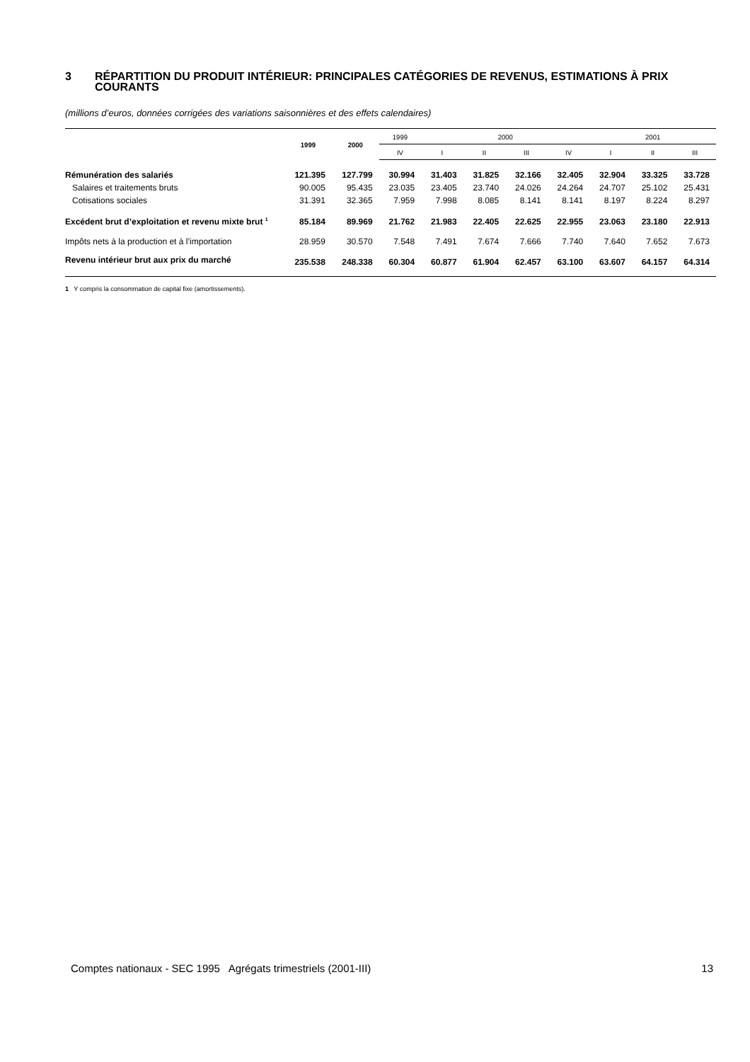3 RÉPARTITION DU PRODUIT INTÉRIEUR: PRINCIPALES CATÉGORIES DE REVENUS, ESTIMATIONS À PRIX COURANTS
(millions d’euros, données corrigées des variations saisonnières et des effets calendaires)
| | 1999 | 2000 | 1999 | 2000 | | | | 2001 | | |
| --- | --- | --- | --- | --- | --- | --- | --- | --- | --- | --- |
| | | | IV | I | II | III | IV | I | II | III |
| Rémunération des salariés | 121.395 | 127.799 | 30.994 | 31.403 | 31.825 | 32.166 | 32.405 | 32.904 | 33.325 | 33.728 |
| Salaires et traitements bruts | 90.005 | 95.435 | 23.035 | 23.405 | 23.740 | 24.026 | 24.264 | 24.707 | 25.102 | 25.431 |
| Cotisations sociales | 31.391 | 32.365 | 7.959 | 7.998 | 8.085 | 8.141 | 8.141 | 8.197 | 8.224 | 8.297 |
| Excédent brut d’exploitation et revenu mixte brut <sup>1</sup> | 85.184 | 89.969 | 21.762 | 21.983 | 22.405 | 22.625 | 22.955 | 23.063 | 23.180 | 22.913 |
| Impôts nets à la production et à l’importation | 28.959 | 30.570 | 7.548 | 7.491 | 7.674 | 7.666 | 7.740 | 7.640 | 7.652 | 7.673 |
| Revenu intérieur brut aux prix du marché | 235.538 | 248.338 | 60.304 | 60.877 | 61.904 | 62.457 | 63.100 | 63.607 | 64.157 | 64.314 |
1 Y compris la consommation de capital fixe (amortissements).
Comptes nationaux - SEC 1995 Agrégats trimestriels (2001-III) 13